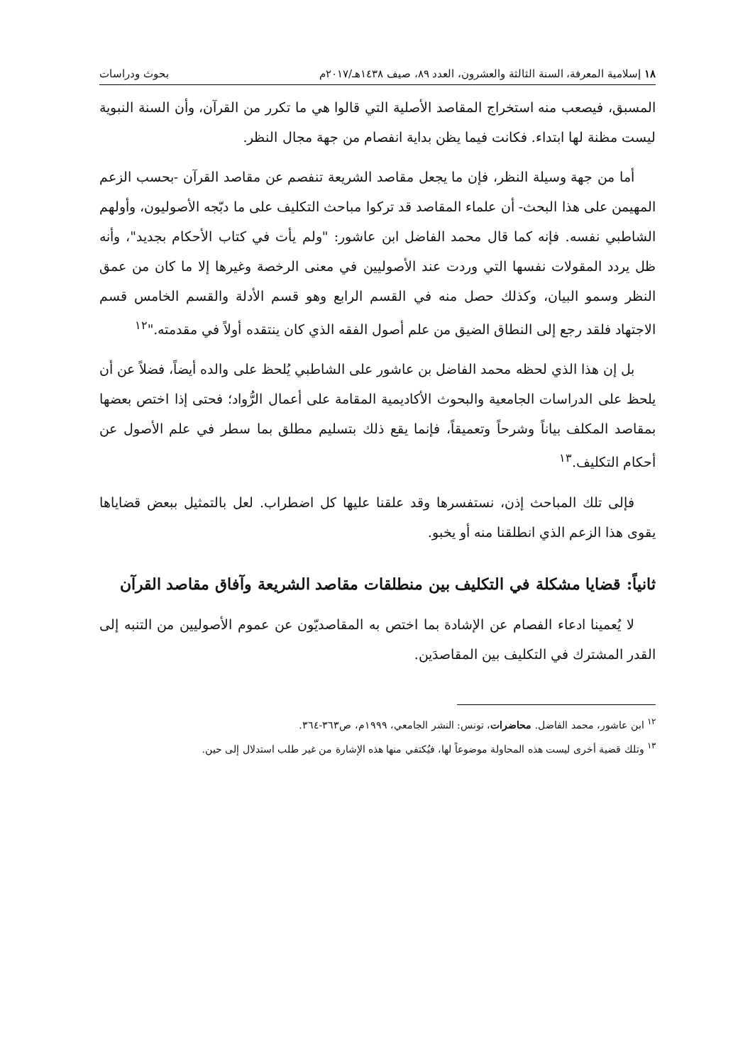١٨ إسلامية المعرفة، السنة الثالثة والعشرون، العدد ٨٩، صيف ١٤٣٨هـ/٢٠١٧م بحوث ودراسات
المسبق، فيصعب منه استخراج المقاصد الأصلية التي قالوا هي ما تكرر من القرآن، وأن السنة النبوية ليست مظنة لها ابتداء. فكانت فيما يظن بداية انفصام من جهة مجال النظر.
أما من جهة وسيلة النظر، فإن ما يجعل مقاصد الشريعة تنفصم عن مقاصد القرآن -بحسب الزعم المهيمن على هذا البحث- أن علماء المقاصد قد تركوا مباحث التكليف على ما دبّجه الأصوليون، وأولهم الشاطبي نفسه. فإنه كما قال محمد الفاضل ابن عاشور: "ولم يأت في كتاب الأحكام بجديد"، وأنه ظل يردد المقولات نفسها التي وردت عند الأصوليين في معنى الرخصة وغيرها إلا ما كان من عمق النظر وسمو البيان، وكذلك حصل منه في القسم الرابع وهو قسم الأدلة والقسم الخامس قسم الاجتهاد فلقد رجع إلى النطاق الضيق من علم أصول الفقه الذي كان ينتقده أولاً في مقدمته."<sup>١٢</sup>
بل إن هذا الذي لحظه محمد الفاضل بن عاشور على الشاطبي يُلحظ على والده أيضاً، فضلاً عن أن يلحظ على الدراسات الجامعية والبحوث الأكاديمية المقامة على أعمال الرُّواد؛ فحتى إذا اختص بعضها بمقاصد المكلف بياناً وشرحاً وتعميقاً، فإنما يقع ذلك بتسليم مطلق بما سطر في علم الأصول عن أحكام التكليف.<sup>١٣</sup>
فإلى تلك المباحث إذن، نستفسرها وقد علقنا عليها كل اضطراب. لعل بالتمثيل ببعض قضاياها يقوى هذا الزعم الذي انطلقنا منه أو يخبو.
ثانياً: قضايا مشكلة في التكليف بين منطلقات مقاصد الشريعة وآفاق مقاصد القرآن
لا يُعمينا ادعاء الفصام عن الإشادة بما اختص به المقاصديّون عن عموم الأصوليين من التنبه إلى القدر المشترك في التكليف بين المقاصدَين.
<sup>١٢</sup> ابن عاشور، محمد الفاضل. محاضرات، تونس: النشر الجامعي، ١٩٩٩م، ص٣٦٣-٣٦٤.
<sup>١٣</sup> وتلك قضية أخرى ليست هذه المحاولة موضوعاً لها، فيُكتفي منها هذه الإشارة من غير طلب استدلال إلى حين.